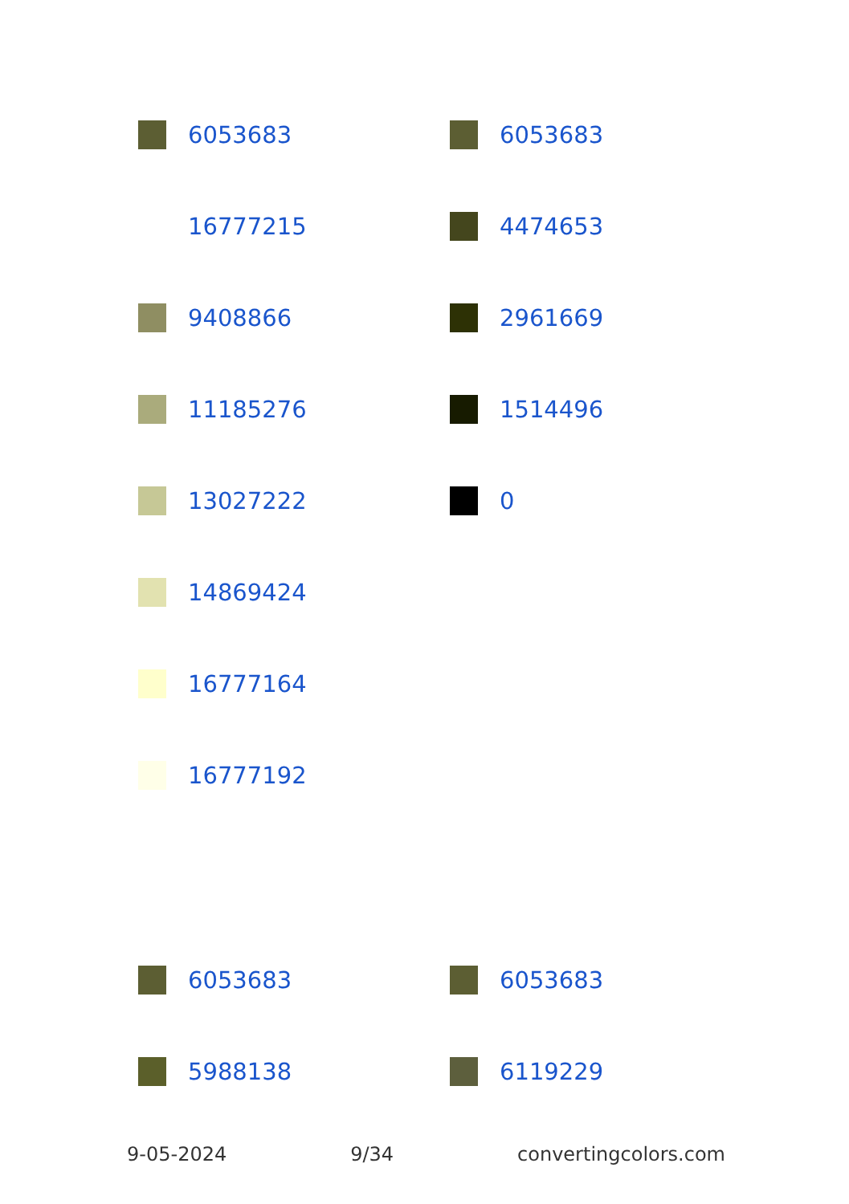6053683
16777215
9408866
11185276
13027222
14869424
16777164
16777192
6053683
4474653
2961669
1514496
0
6053683
5988138
6053683
6119229
9-05-2024 9/34 convertingcolors.com